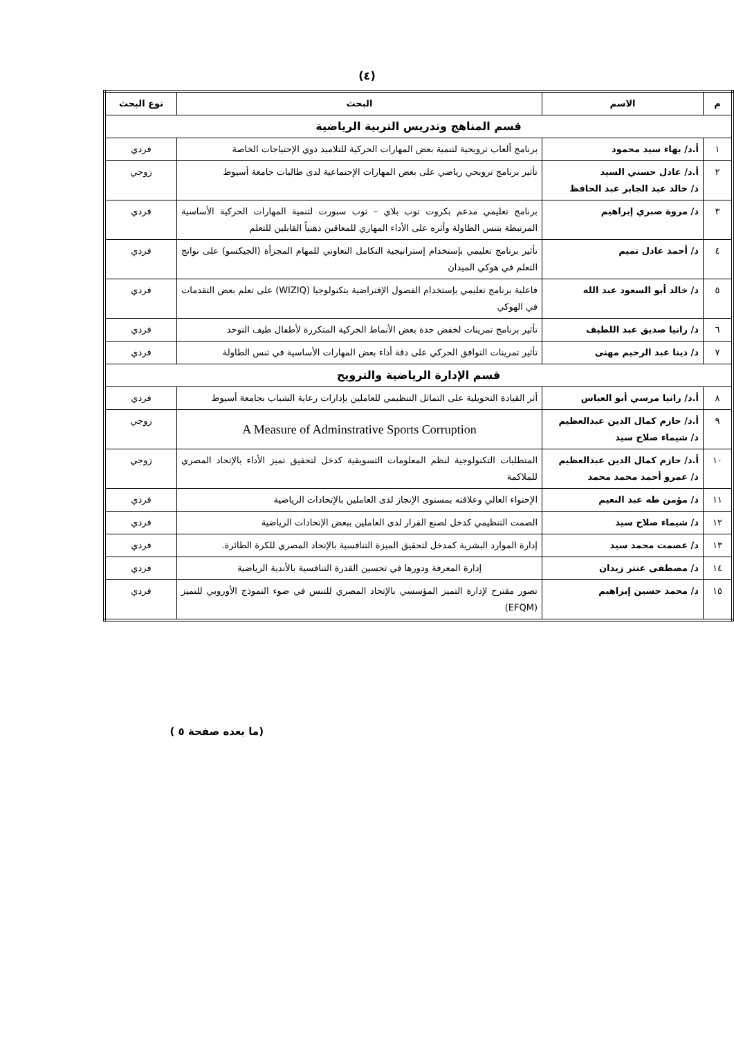(٤)
| م | الاسم | البحث | نوع البحث |
| --- | --- | --- | --- |
| قسم المناهج وتدريس التربية الرياضية | | | |
| ١ | أ.د/ بهاء سيد محمود | برنامج ألعاب ترويحية لتنمية بعض المهارات الحركية للتلاميذ ذوي الإحتياجات الخاصة | فردي |
| ٢ | أ.د/ عادل حسني السيد د/ خالد عبد الجابر عبد الحافظ | تأثير برنامج ترويحي رياضي على بعض المهارات الإجتماعية لدى طالبات جامعة أسيوط | زوجي |
| ٣ | د/ مروة صبري إبراهيم | برنامج تعليمي مدعم بكروت توب بلاي – توب سبورت لتنمية المهارات الحركية الأساسية المرتبطة بتنس الطاولة وأثره على الأداء المهاري للمعاقين ذهنياً القابلين للتعلم | فردي |
| ٤ | د/ أحمد عادل تميم | تأثير برنامج تعليمي بإستخدام إستراتيجية التكامل التعاوني للمهام المجزأة (الجيكسو) على نواتج التعلم في هوكي الميدان | فردي |
| ٥ | د/ خالد أبو السعود عبد الله | فاعلية برنامج تعليمي بإستخدام الفصول الإفتراضية بتكنولوجيا (WIZIQ) على تعلم بعض التقدمات في الهوكي | فردي |
| ٦ | د/ رانيا صديق عبد اللطيف | تأثير برنامج تمرينات لخفض حدة بعض الأنماط الحركية المتكررة لأطفال طيف التوحد | فردي |
| ٧ | د/ دينا عبد الرحيم مهنى | تأثير تمرينات التوافق الحركي على دقة أداء بعض المهارات الأساسية في تنس الطاولة | فردي |
| قسم الإدارة الرياضية والترويح | | | |
| ٨ | أ.د/ رانيا مرسي أبو العباس | أثر القيادة التحويلية على التماثل التنظيمي للعاملين بإدارات رعاية الشباب بجامعة أسيوط | فردي |
| ٩ | أ.د/ حازم كمال الدين عبدالعظيم د/ شيماء صلاح سيد | A Measure of Adminstrative Sports Corruption | زوجي |
| ١٠ | أ.د/ حازم كمال الدين عبدالعظيم د/ عمرو أحمد محمد محمد | المتطلبات التكنولوجية لنظم المعلومات التسويقية كدخل لتحقيق تميز الأداء بالإتحاد المصري للملاكمة | زوجي |
| ١١ | د/ مؤمن طه عبد النعيم | الإحتواء العالي وعلاقته بمستوى الإنجاز لدى العاملين بالإتحادات الرياضية | فردي |
| ١٢ | د/ شيماء صلاح سيد | الصمت التنظيمي كدخل لصنع القرار لدى العاملين ببعض الإتحادات الرياضية | فردي |
| ١٣ | د/ عصمت محمد سيد | إدارة الموارد البشرية كمدخل لتحقيق الميزة التنافسية بالإتحاد المصري للكرة الطائرة. | فردي |
| ١٤ | د/ مصطفى عنتر زيدان | إدارة المعرفة ودورها في تحسين القدرة التنافسية بالأندية الرياضية | فردي |
| ١٥ | د/ محمد حسين إبراهيم | تصور مقترح لإدارة التميز المؤسسي بالإتحاد المصري للتنس في ضوء النموذج الأوروبي للتميز (EFQM) | فردي |
(ما بعده صفحة ٥ )